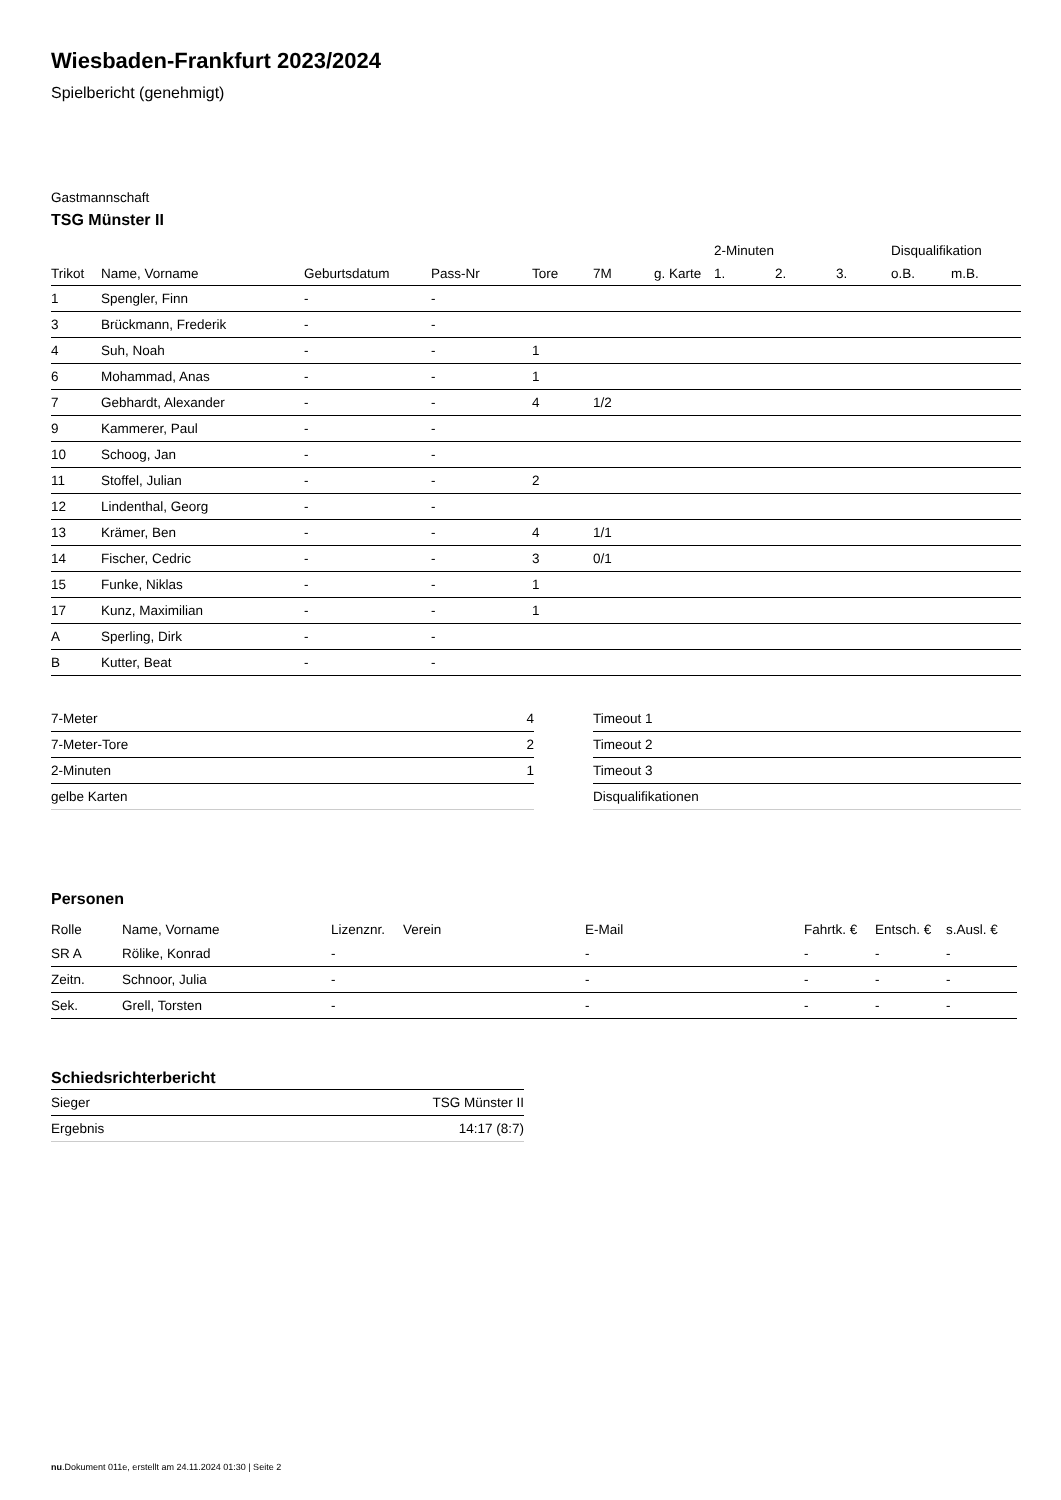Wiesbaden-Frankfurt 2023/2024
Spielbericht (genehmigt)
Gastmannschaft
TSG Münster II
| | | | | | | | 2-Minuten | | | Disqualifikation | |
| --- | --- | --- | --- | --- | --- | --- | --- | --- | --- | --- | --- |
| Trikot | Name, Vorname | Geburtsdatum | Pass-Nr | Tore | 7M | g. Karte | 1. | 2. | 3. | o.B. | m.B. |
| 1 | Spengler, Finn | - | - | | | | | | | | |
| 3 | Brückmann, Frederik | - | - | | | | | | | | |
| 4 | Suh, Noah | - | - | 1 | | | | | | | |
| 6 | Mohammad, Anas | - | - | 1 | | | | | | | |
| 7 | Gebhardt, Alexander | - | - | 4 | 1/2 | | | | | | |
| 9 | Kammerer, Paul | - | - | | | | | | | | |
| 10 | Schoog, Jan | - | - | | | | | | | | |
| 11 | Stoffel, Julian | - | - | 2 | | | | | | | |
| 12 | Lindenthal, Georg | - | - | | | | | | | | |
| 13 | Krämer, Ben | - | - | 4 | 1/1 | | | | | | |
| 14 | Fischer, Cedric | - | - | 3 | 0/1 | | | | | | |
| 15 | Funke, Niklas | - | - | 1 | | | | | | | |
| 17 | Kunz, Maximilian | - | - | 1 | | | | | | | |
| A | Sperling, Dirk | - | - | | | | | | | | |
| B | Kutter, Beat | - | - | | | | | | | | |
| 7-Meter | 4 |
| 7-Meter-Tore | 2 |
| 2-Minuten | 1 |
| gelbe Karten | |
| Timeout 1 |
| Timeout 2 |
| Timeout 3 |
| Disqualifikationen |
Personen
| Rolle | Name, Vorname | Lizenznr. | Verein | E-Mail | Fahrtk. € | Entsch. € | s.Ausl. € |
| --- | --- | --- | --- | --- | --- | --- | --- |
| SR A | Rölike, Konrad | - | | - | - | - | - |
| Zeitn. | Schnoor, Julia | - | | - | - | - | - |
| Sek. | Grell, Torsten | - | | - | - | - | - |
Schiedsrichterbericht
| Sieger | TSG Münster II |
| Ergebnis | 14:17 (8:7) |
nu.Dokument 011e, erstellt am 24.11.2024 01:30 | Seite 2